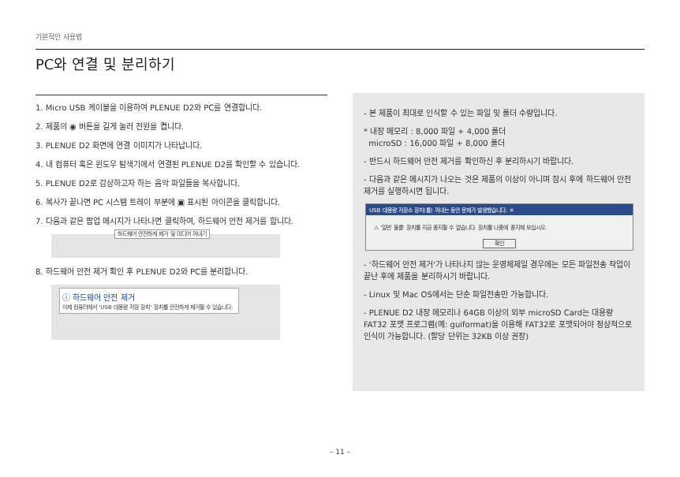기본적인 사용법
PC와 연결 및 분리하기
1. Micro USB 케이블을 이용하여 PLENUE D2와 PC를 연결합니다.
2. 제품의 ◉ 버튼을 길게 눌러 전원을 켭니다.
3. PLENUE D2 화면에 연결 이미지가 나타납니다.
4. 내 컴퓨터 혹은 윈도우 탐색기에서 연결된 PLENUE D2를 확인할 수 있습니다.
5. PLENUE D2로 감상하고자 하는 음악 파일들을 복사합니다.
6. 복사가 끝나면 PC 시스템 트레이 부분에 ▣ 표시된 아이콘을 클릭합니다.
7. 다음과 같은 팝업 메시지가 나타나면 클릭하여, 하드웨어 안전 제거를 합니다.
하드웨어 안전하게 제거 및 미디어 꺼내기
8. 하드웨어 안전 제거 확인 후 PLENUE D2와 PC를 분리합니다.
ⓘ 하드웨어 안전 제거
이제 컴퓨터에서 'USB 대용량 저장 장치' 장치를 안전하게 제거할 수 있습니다.
- 본 제품이 최대로 인식할 수 있는 파일 및 폴더 수량입니다.
* 내장 메모리 : 8,000 파일 + 4,000 폴더
microSD : 16,000 파일 + 8,000 폴더
- 반드시 하드웨어 안전 제거를 확인하신 후 분리하시기 바랍니다.
- 다음과 같은 메시지가 나오는 것은 제품의 이상이 아니며 잠시 후에 하드웨어 안전 제거를 실행하시면 됩니다.
USB 대용량 저장소 장치(를) 꺼내는 동안 문제가 발생했습니다. ✕
⚠ '일반 볼륨' 장치를 지금 중지할 수 없습니다. 장치를 나중에 중지해 보십시오.
확인
- '하드웨어 안전 제거'가 나타나지 않는 운영체제일 경우에는 모든 파일전송 작업이 끝난 후에 제품을 분리하시기 바랍니다.
- Linux 및 Mac OS에서는 단순 파일전송만 가능합니다.
- PLENUE D2 내장 메모리나 64GB 이상의 외부 microSD Card는 대용량 FAT32 포맷 프로그램(예: guiformat)을 이용해 FAT32로 포맷되어야 정상적으로 인식이 가능합니다. (할당 단위는 32KB 이상 권장)
– 11 –